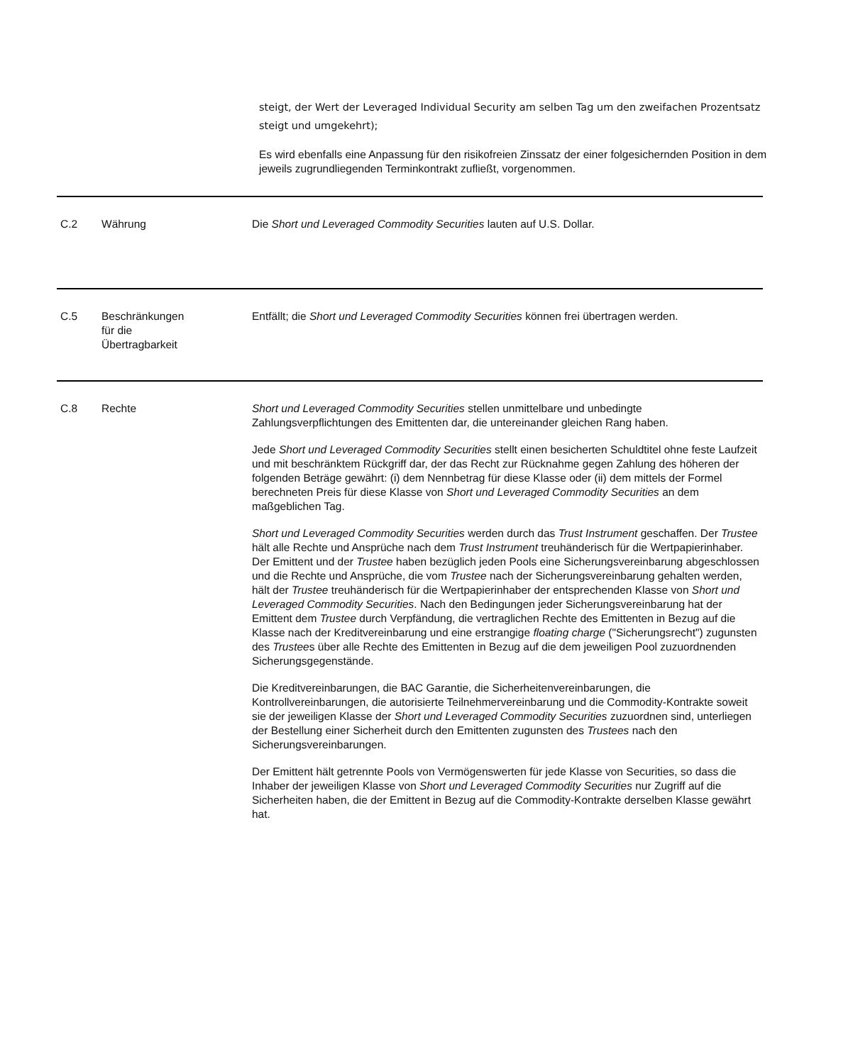steigt, der Wert der Leveraged Individual Security am selben Tag um den zweifachen Prozentsatz steigt und umgekehrt);
Es wird ebenfalls eine Anpassung für den risikofreien Zinssatz der einer folgesichernden Position in dem jeweils zugrundliegenden Terminkontrakt zufließt, vorgenommen.
| C.2 | Währung | Die Short und Leveraged Commodity Securities lauten auf U.S. Dollar. |
| C.5 | Beschränkungen für die Übertragbarkeit | Entfällt; die Short und Leveraged Commodity Securities können frei übertragen werden. |
| C.8 | Rechte | Short und Leveraged Commodity Securities stellen unmittelbare und unbedingte Zahlungsverpflichtungen des Emittenten dar, die untereinander gleichen Rang haben. Jede Short und Leveraged Commodity Securities stellt einen besicherten Schuldtitel ohne feste Laufzeit und mit beschränktem Rückgriff dar, der das Recht zur Rücknahme gegen Zahlung des höheren der folgenden Beträge gewährt: (i) dem Nennbetrag für diese Klasse oder (ii) dem mittels der Formel berechneten Preis für diese Klasse von Short und Leveraged Commodity Securities an dem maßgeblichen Tag. Short und Leveraged Commodity Securities werden durch das Trust Instrument geschaffen. Der Trustee hält alle Rechte und Ansprüche nach dem Trust Instrument treuhänderisch für die Wertpapierinhaber. Der Emittent und der Trustee haben bezüglich jeden Pools eine Sicherungsvereinbarung abgeschlossen und die Rechte und Ansprüche, die vom Trustee nach der Sicherungsvereinbarung gehalten werden, hält der Trustee treuhänderisch für die Wertpapierinhaber der entsprechenden Klasse von Short und Leveraged Commodity Securities . Nach den Bedingungen jeder Sicherungsvereinbarung hat der Emittent dem Trustee durch Verpfändung, die vertraglichen Rechte des Emittenten in Bezug auf die Klasse nach der Kreditvereinbarung und eine erstrangige floating charge ("Sicherungsrecht") zugunsten des Trustee s über alle Rechte des Emittenten in Bezug auf die dem jeweiligen Pool zuzuordnenden Sicherungsgegenstände. Die Kreditvereinbarungen, die BAC Garantie, die Sicherheitenvereinbarungen, die Kontrollvereinbarungen, die autorisierte Teilnehmervereinbarung und die Commodity-Kontrakte soweit sie der jeweiligen Klasse der Short und Leveraged Commodity Securities zuzuordnen sind, unterliegen der Bestellung einer Sicherheit durch den Emittenten zugunsten des Trustees nach den Sicherungsvereinbarungen. Der Emittent hält getrennte Pools von Vermögenswerten für jede Klasse von Securities, so dass die Inhaber der jeweiligen Klasse von Short und Leveraged Commodity Securities nur Zugriff auf die Sicherheiten haben, die der Emittent in Bezug auf die Commodity-Kontrakte derselben Klasse gewährt hat. |